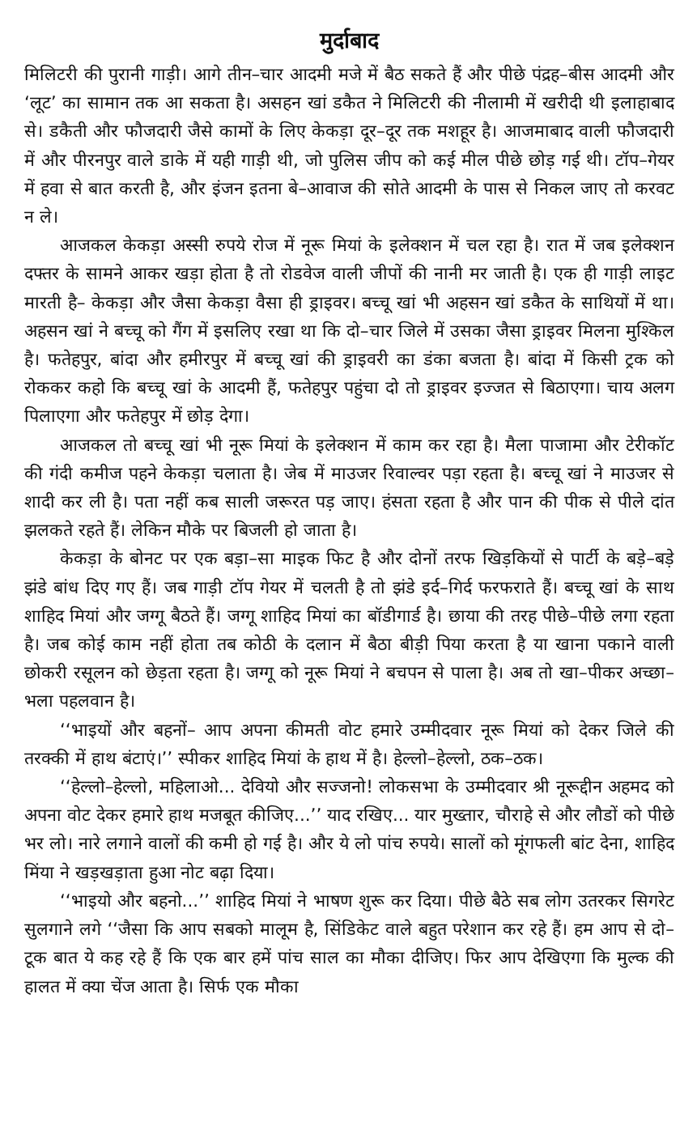मुर्दाबाद
मिलिटरी की पुरानी गाड़ी। आगे तीन–चार आदमी मजे में बैठ सकते हैं और पीछे पंद्रह–बीस आदमी और ‘लूट’ का सामान तक आ सकता है। असहन खां डकैत ने मिलिटरी की नीलामी में खरीदी थी इलाहाबाद से। डकैती और फौजदारी जैसे कामों के लिए केकड़ा दूर–दूर तक मशहूर है। आजमाबाद वाली फौजदारी में और पीरनपुर वाले डाके में यही गाड़ी थी, जो पुलिस जीप को कई मील पीछे छोड़ गई थी। टॉप–गेयर में हवा से बात करती है, और इंजन इतना बे–आवाज की सोते आदमी के पास से निकल जाए तो करवट न ले।
आजकल केकड़ा अस्सी रुपये रोज में नूरू मियां के इलेक्शन में चल रहा है। रात में जब इलेक्शन दफ्तर के सामने आकर खड़ा होता है तो रोडवेज वाली जीपों की नानी मर जाती है। एक ही गाड़ी लाइट मारती है– केकड़ा और जैसा केकड़ा वैसा ही ड्राइवर। बच्चू खां भी अहसन खां डकैत के साथियों में था। अहसन खां ने बच्चू को गैंग में इसलिए रखा था कि दो–चार जिले में उसका जैसा ड्राइवर मिलना मुश्किल है। फतेहपुर, बांदा और हमीरपुर में बच्चू खां की ड्राइवरी का डंका बजता है। बांदा में किसी ट्रक को रोककर कहो कि बच्चू खां के आदमी हैं, फतेहपुर पहुंचा दो तो ड्राइवर इज्जत से बिठाएगा। चाय अलग पिलाएगा और फतेहपुर में छोड़ देगा।
आजकल तो बच्चू खां भी नूरू मियां के इलेक्शन में काम कर रहा है। मैला पाजामा और टेरीकॉट की गंदी कमीज पहने केकड़ा चलाता है। जेब में माउजर रिवाल्वर पड़ा रहता है। बच्चू खां ने माउजर से शादी कर ली है। पता नहीं कब साली जरूरत पड़ जाए। हंसता रहता है और पान की पीक से पीले दांत झलकते रहते हैं। लेकिन मौके पर बिजली हो जाता है।
केकड़ा के बोनट पर एक बड़ा–सा माइक फिट है और दोनों तरफ खिड़कियों से पार्टी के बड़े–बड़े झंडे बांध दिए गए हैं। जब गाड़ी टॉप गेयर में चलती है तो झंडे इर्द–गिर्द फरफराते हैं। बच्चू खां के साथ शाहिद मियां और जग्गू बैठते हैं। जग्गू शाहिद मियां का बॉडीगार्ड है। छाया की तरह पीछे–पीछे लगा रहता है। जब कोई काम नहीं होता तब कोठी के दलान में बैठा बीड़ी पिया करता है या खाना पकाने वाली छोकरी रसूलन को छेड़ता रहता है। जग्गू को नूरू मियां ने बचपन से पाला है। अब तो खा–पीकर अच्छा–भला पहलवान है।
‘‘भाइयों और बहनों– आप अपना कीमती वोट हमारे उम्मीदवार नूरू मियां को देकर जिले की तरक्की में हाथ बंटाएं।’’ स्पीकर शाहिद मियां के हाथ में है। हेल्लो–हेल्लो, ठक–ठक।
‘‘हेल्लो–हेल्लो, महिलाओ... देवियो और सज्जनो! लोकसभा के उम्मीदवार श्री नूरूद्दीन अहमद को अपना वोट देकर हमारे हाथ मजबूत कीजिए...’’ याद रखिए... यार मुख्तार, चौराहे से और लौडों को पीछे भर लो। नारे लगाने वालों की कमी हो गई है। और ये लो पांच रुपये। सालों को मूंगफली बांट देना, शाहिद मिंया ने खड़खड़ाता हुआ नोट बढ़ा दिया।
‘‘भाइयो और बहनो...’’ शाहिद मियां ने भाषण शुरू कर दिया। पीछे बैठे सब लोग उतरकर सिगरेट सुलगाने लगे ‘‘जैसा कि आप सबको मालूम है, सिंडिकेट वाले बहुत परेशान कर रहे हैं। हम आप से दो–टूक बात ये कह रहे हैं कि एक बार हमें पांच साल का मौका दीजिए। फिर आप देखिएगा कि मुल्क की हालत में क्या चेंज आता है। सिर्फ एक मौका